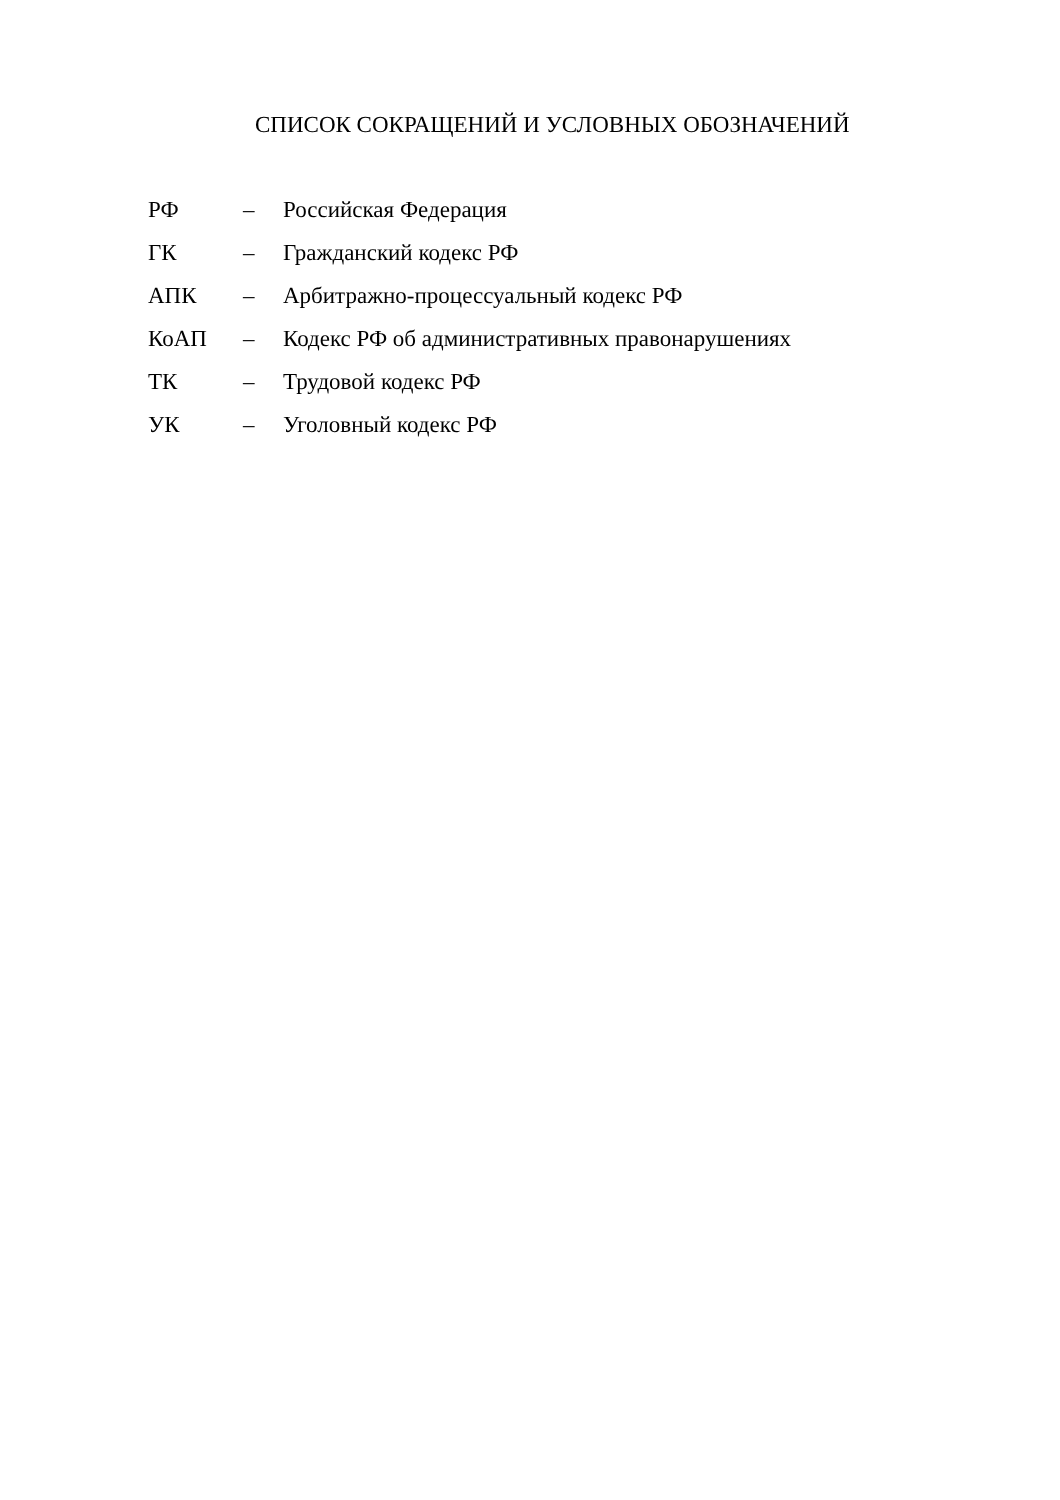СПИСОК СОКРАЩЕНИЙ И УСЛОВНЫХ ОБОЗНАЧЕНИЙ
| РФ | – | Российская Федерация |
| ГК | – | Гражданский кодекс РФ |
| АПК | – | Арбитражно-процессуальный кодекс РФ |
| КоАП | – | Кодекс РФ об административных правонарушениях |
| ТК | – | Трудовой кодекс РФ |
| УК | – | Уголовный кодекс РФ |